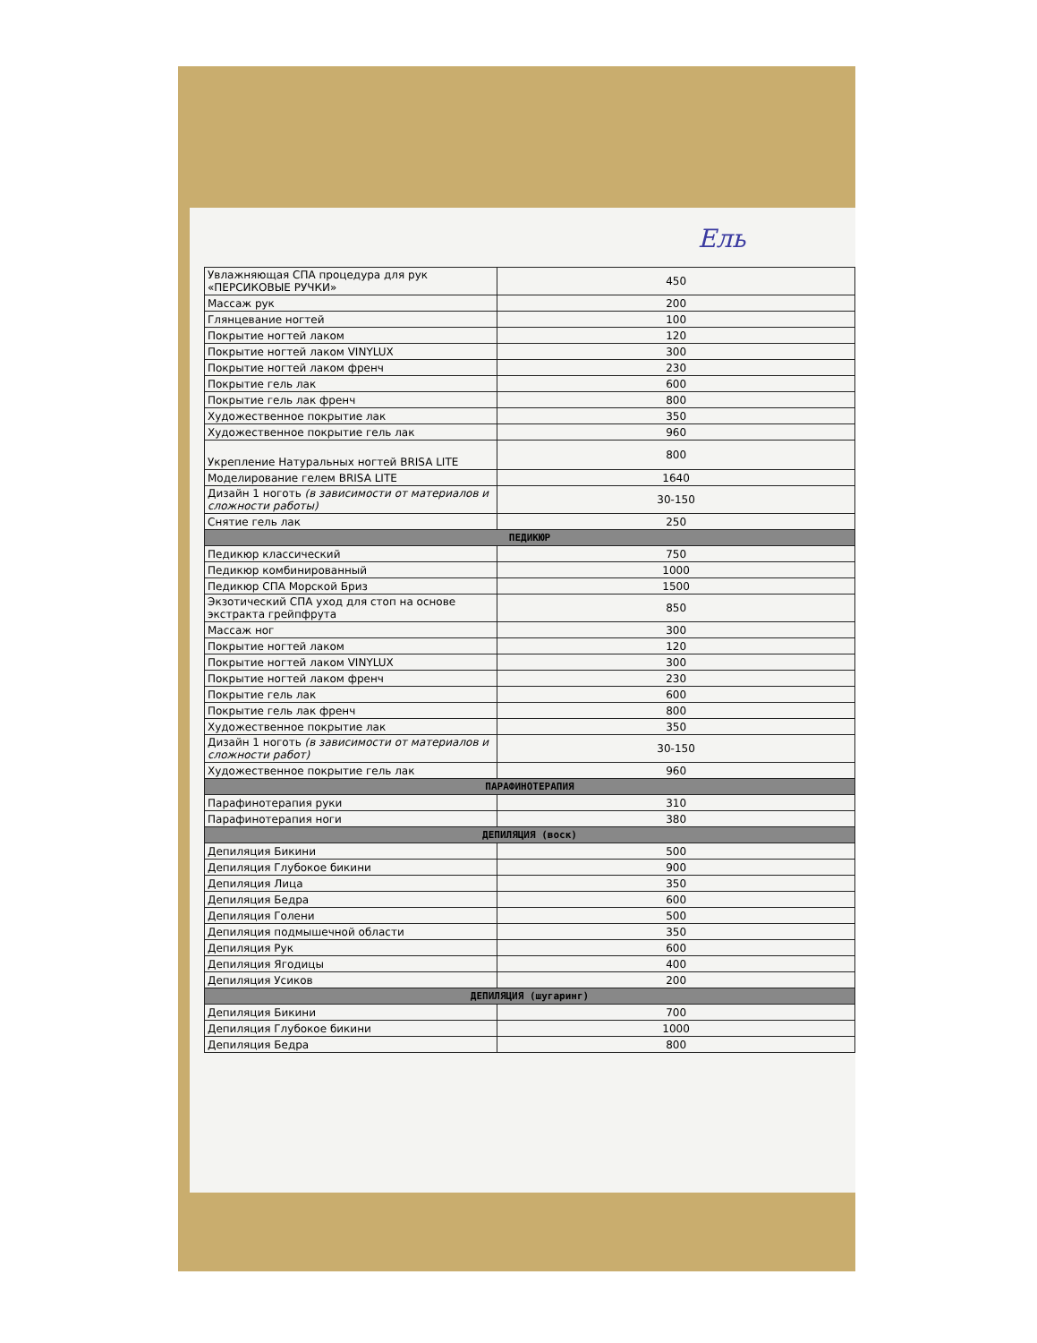Ель
| Увлажняющая СПА процедура для рук «ПЕРСИКОВЫЕ РУЧКИ» | 450 |
| Массаж рук | 200 |
| Глянцевание ногтей | 100 |
| Покрытие ногтей лаком | 120 |
| Покрытие ногтей лаком VINYLUX | 300 |
| Покрытие ногтей лаком френч | 230 |
| Покрытие гель лак | 600 |
| Покрытие гель лак френч | 800 |
| Художественное покрытие лак | 350 |
| Художественное покрытие гель лак | 960 |
| Укрепление Натуральных ногтей BRISA LITE | 800 |
| Моделирование гелем BRISA LITE | 1640 |
| Дизайн 1 ноготь (в зависимости от материалов и сложности работы) | 30-150 |
| Снятие гель лак | 250 |
| ПЕДИКЮР | |
| Педикюр классический | 750 |
| Педикюр комбинированный | 1000 |
| Педикюр СПА Морской Бриз | 1500 |
| Экзотический СПА уход для стоп на основе экстракта грейпфрута | 850 |
| Массаж ног | 300 |
| Покрытие ногтей лаком | 120 |
| Покрытие ногтей лаком VINYLUX | 300 |
| Покрытие ногтей лаком френч | 230 |
| Покрытие гель лак | 600 |
| Покрытие гель лак френч | 800 |
| Художественное покрытие лак | 350 |
| Дизайн 1 ноготь (в зависимости от материалов и сложности работ) | 30-150 |
| Художественное покрытие гель лак | 960 |
| ПАРАФИНОТЕРАПИЯ | |
| Парафинотерапия руки | 310 |
| Парафинотерапия ноги | 380 |
| ДЕПИЛЯЦИЯ (воск) | |
| Депиляция Бикини | 500 |
| Депиляция Глубокое бикини | 900 |
| Депиляция Лица | 350 |
| Депиляция Бедра | 600 |
| Депиляция Голени | 500 |
| Депиляция подмышечной области | 350 |
| Депиляция Рук | 600 |
| Депиляция Ягодицы | 400 |
| Депиляция Усиков | 200 |
| ДЕПИЛЯЦИЯ (шугаринг) | |
| Депиляция Бикини | 700 |
| Депиляция Глубокое бикини | 1000 |
| Депиляция Бедра | 800 |